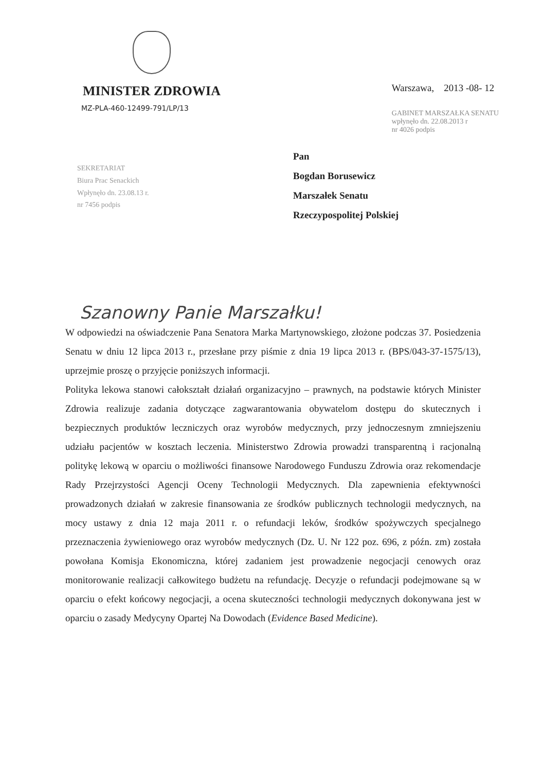MINISTER ZDROWIA
MZ-PLA-460-12499-791/LP/13
Warszawa, 2013 -08- 12
GABINET MARSZAŁKA SENATU
wpłynęło dn. 22.08.2013 r
nr 4026 podpis
SEKRETARIAT
Biura Prac Senackich
Wpłynęło dn. 23.08.13 r.
nr 7456 podpis
Pan
Bogdan Borusewicz
Marszałek Senatu
Rzeczypospolitej Polskiej
Szanowny Panie Marszałku!
W odpowiedzi na oświadczenie Pana Senatora Marka Martynowskiego, złożone podczas 37. Posiedzenia Senatu w dniu 12 lipca 2013 r., przesłane przy piśmie z dnia 19 lipca 2013 r. (BPS/043-37-1575/13), uprzejmie proszę o przyjęcie poniższych informacji.
Polityka lekowa stanowi całokształt działań organizacyjno – prawnych, na podstawie których Minister Zdrowia realizuje zadania dotyczące zagwarantowania obywatelom dostępu do skutecznych i bezpiecznych produktów leczniczych oraz wyrobów medycznych, przy jednoczesnym zmniejszeniu udziału pacjentów w kosztach leczenia. Ministerstwo Zdrowia prowadzi transparentną i racjonalną politykę lekową w oparciu o możliwości finansowe Narodowego Funduszu Zdrowia oraz rekomendacje Rady Przejrzystości Agencji Oceny Technologii Medycznych. Dla zapewnienia efektywności prowadzonych działań w zakresie finansowania ze środków publicznych technologii medycznych, na mocy ustawy z dnia 12 maja 2011 r. o refundacji leków, środków spożywczych specjalnego przeznaczenia żywieniowego oraz wyrobów medycznych (Dz. U. Nr 122 poz. 696, z późn. zm) została powołana Komisja Ekonomiczna, której zadaniem jest prowadzenie negocjacji cenowych oraz monitorowanie realizacji całkowitego budżetu na refundację. Decyzje o refundacji podejmowane są w oparciu o efekt końcowy negocjacji, a ocena skuteczności technologii medycznych dokonywana jest w oparciu o zasady Medycyny Opartej Na Dowodach (Evidence Based Medicine).